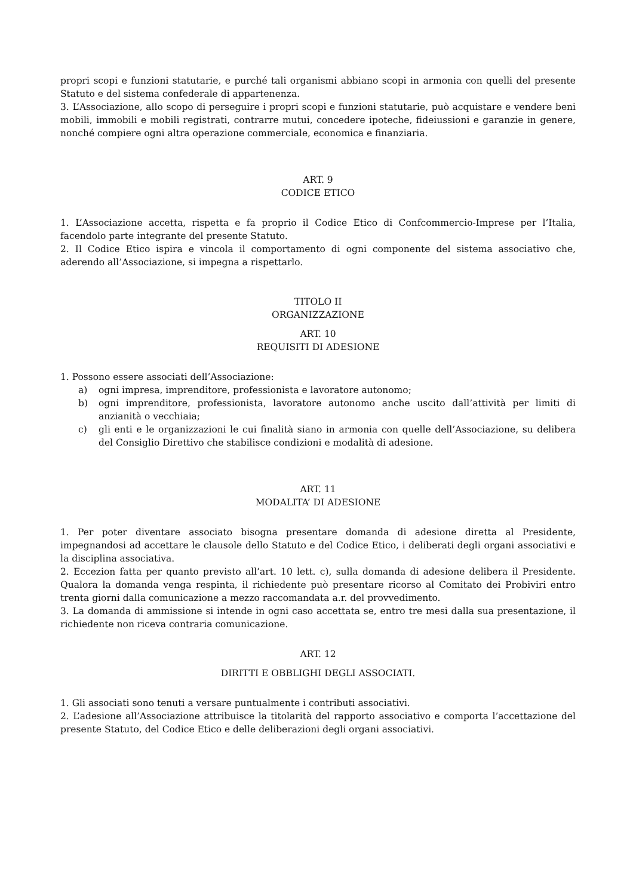propri scopi e funzioni statutarie, e purché tali organismi abbiano scopi in armonia con quelli del presente Statuto e del sistema confederale di appartenenza.
3. L’Associazione, allo scopo di perseguire i propri scopi e funzioni statutarie, può acquistare e vendere beni mobili, immobili e mobili registrati, contrarre mutui, concedere ipoteche, fideiussioni e garanzie in genere, nonché compiere ogni altra operazione commerciale, economica e finanziaria.
ART. 9
CODICE ETICO
1. L’Associazione accetta, rispetta e fa proprio il Codice Etico di Confcommercio-Imprese per l’Italia, facendolo parte integrante del presente Statuto.
2. Il Codice Etico ispira e vincola il comportamento di ogni componente del sistema associativo che, aderendo all’Associazione, si impegna a rispettarlo.
TITOLO II
ORGANIZZAZIONE
ART. 10
REQUISITI DI ADESIONE
1. Possono essere associati dell’Associazione:
a) ogni impresa, imprenditore, professionista e lavoratore autonomo;
b) ogni imprenditore, professionista, lavoratore autonomo anche uscito dall’attività per limiti di anzianità o vecchiaia;
c) gli enti e le organizzazioni le cui finalità siano in armonia con quelle dell’Associazione, su delibera del Consiglio Direttivo che stabilisce condizioni e modalità di adesione.
ART. 11
MODALITA’ DI ADESIONE
1. Per poter diventare associato bisogna presentare domanda di adesione diretta al Presidente, impegnandosi ad accettare le clausole dello Statuto e del Codice Etico, i deliberati degli organi associativi e la disciplina associativa.
2. Eccezion fatta per quanto previsto all’art. 10 lett. c), sulla domanda di adesione delibera il Presidente. Qualora la domanda venga respinta, il richiedente può presentare ricorso al Comitato dei Probiviri entro trenta giorni dalla comunicazione a mezzo raccomandata a.r. del provvedimento.
3. La domanda di ammissione si intende in ogni caso accettata se, entro tre mesi dalla sua presentazione, il richiedente non riceva contraria comunicazione.
ART. 12
DIRITTI E OBBLIGHI DEGLI ASSOCIATI.
1. Gli associati sono tenuti a versare puntualmente i contributi associativi.
2. L’adesione all’Associazione attribuisce la titolarità del rapporto associativo e comporta l’accettazione del presente Statuto, del Codice Etico e delle deliberazioni degli organi associativi.